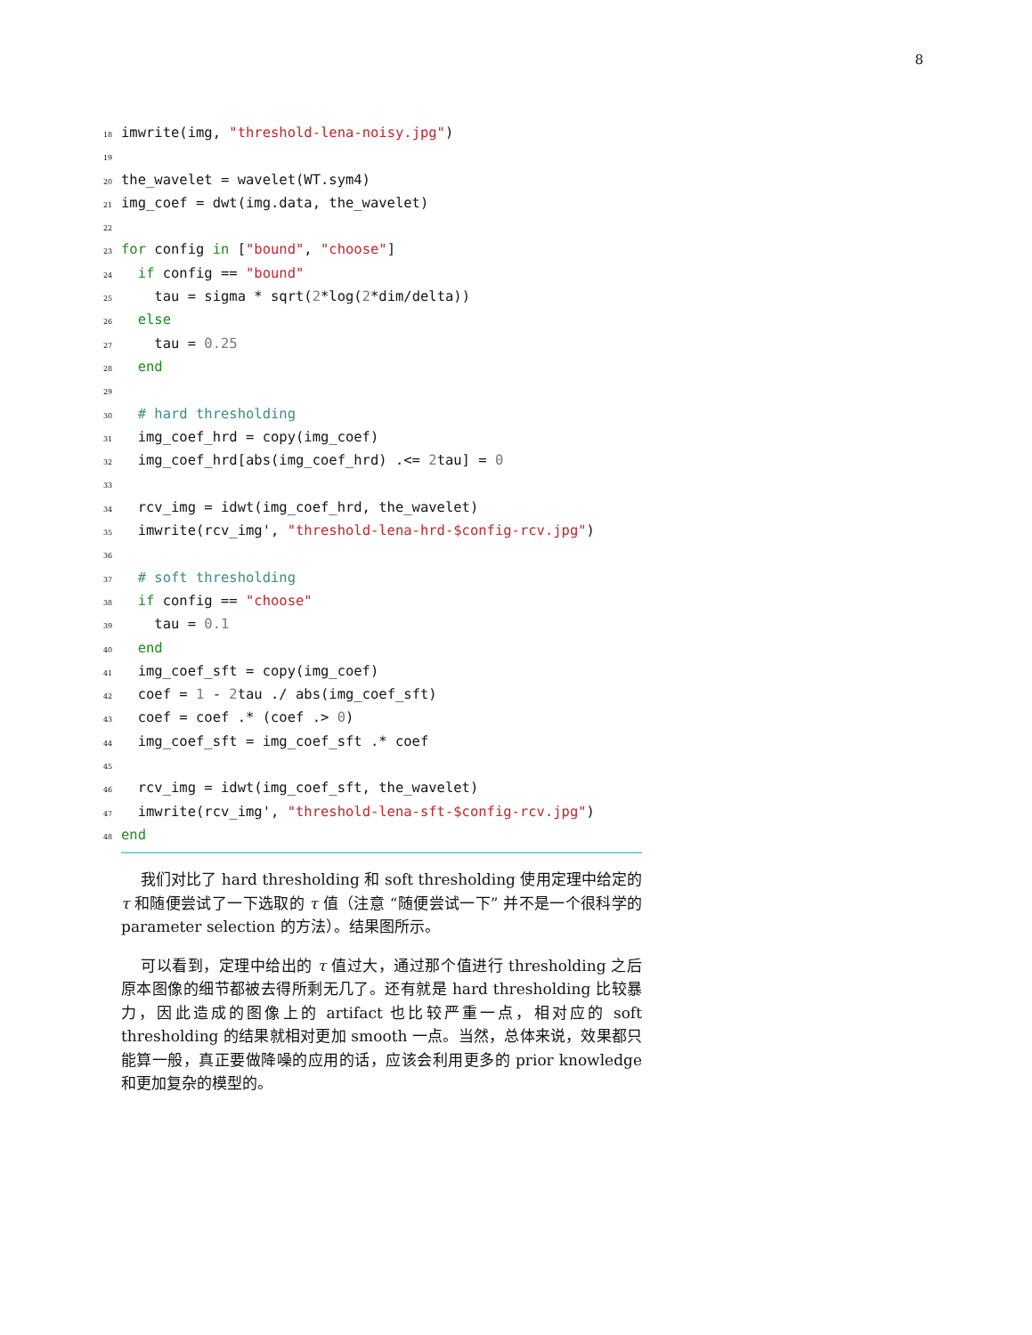8
18 imwrite(img, "threshold-lena-noisy.jpg")
19
20 the_wavelet = wavelet(WT.sym4)
21 img_coef = dwt(img.data, the_wavelet)
22
23 for config in ["bound", "choose"]
24 if config == "bound"
25 tau = sigma * sqrt(2*log(2*dim/delta))
26 else
27 tau = 0.25
28 end
29
30 # hard thresholding
31 img_coef_hrd = copy(img_coef)
32 img_coef_hrd[abs(img_coef_hrd) .<= 2tau] = 0
33
34 rcv_img = idwt(img_coef_hrd, the_wavelet)
35 imwrite(rcv_img', "threshold-lena-hrd-$config-rcv.jpg")
36
37 # soft thresholding
38 if config == "choose"
39 tau = 0.1
40 end
41 img_coef_sft = copy(img_coef)
42 coef = 1 - 2tau ./ abs(img_coef_sft)
43 coef = coef .* (coef .> 0)
44 img_coef_sft = img_coef_sft .* coef
45
46 rcv_img = idwt(img_coef_sft, the_wavelet)
47 imwrite(rcv_img', "threshold-lena-sft-$config-rcv.jpg")
48 end
我们对比了 hard thresholding 和 soft thresholding 使用定理中给定的 τ 和随便尝试了一下选取的 τ 值（注意 “随便尝试一下” 并不是一个很科学的 parameter selection 的方法）。结果图所示。
可以看到，定理中给出的 τ 值过大，通过那个值进行 thresholding 之后原本图像的细节都被去得所剩无几了。还有就是 hard thresholding 比较暴力，因此造成的图像上的 artifact 也比较严重一点，相对应的 soft thresholding 的结果就相对更加 smooth 一点。当然，总体来说，效果都只能算一般，真正要做降噪的应用的话，应该会利用更多的 prior knowledge 和更加复杂的模型的。